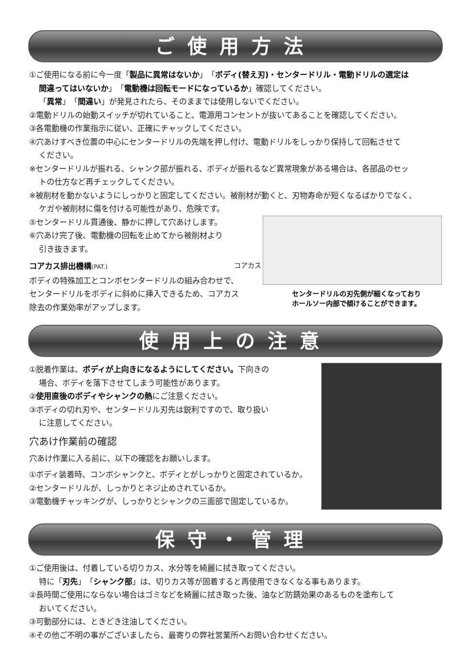ご使用方法
①ご使用になる前に今一度「製品に異常はないか」「ボディ(替え刃)・センタードリル・電動ドリルの選定は
間違ってはいないか」「電動機は回転モードになっているか」確認してください。
「異常」「間違い」が発見されたら、そのままでは使用しないでください。
②電動ドリルの始動スイッチが切れていること、電源用コンセントが抜いてあることを確認してください。
③各電動機の作業指示に従い、正確にチャックしてください。
④穴あけすべき位置の中心にセンタードリルの先端を押し付け、電動ドリルをしっかり保持して回転させて
ください。
※センタードリルが振れる、シャンク部が振れる、ボディが振れるなど異常現象がある場合は、各部品のセッ
トの仕方など再チェックしてください。
※被削材を動かないようにしっかりと固定してください。被削材が動くと、刃物寿命が短くなるばかりでなく、
ケガや被削材に傷を付ける可能性があり、危険です。
⑤センタードリル貫通後、静かに押して穴あけします。
⑥穴あけ完了後、電動機の回転を止めてから被削材より
引き抜きます。
コアカス排出機構(PAT.)
ボディの特殊加工とコンボセンタードリルの組み合わせで、
センタードリルをボディに斜めに挿入できるため、コアカス
除去の作業効率がアップします。
コアカス
センタードリルの刃先側が細くなっており
ホールソー内部で傾けることができます。
使用上の注意
①脱着作業は、ボディが上向きになるようにしてください。下向きの
場合、ボディを落下させてしまう可能性があります。
②使用直後のボディやシャンクの熱にご注意ください。
③ボディの切れ刃や、センタードリル刃先は鋭利ですので、取り扱い
に注意してください。
穴あけ作業前の確認
穴あけ作業に入る前に、以下の確認をお願いします。
①ボディ装着時、コンボシャンクと、ボディとがしっかりと固定されているか。
②センタードリルが、しっかりとネジ止めされているか。
③電動機チャッキングが、しっかりとシャンクの三面部で固定しているか。
保守・管理
①ご使用後は、付着している切りカス、水分等を綺麗に拭き取ってください。
特に「刃先」「シャンク部」は、切りカス等が固着すると再使用できなくなる事もあります。
②長時間ご使用にならない場合はゴミなどを綺麗に拭き取った後、油など防錆効果のあるものを塗布して
おいてください。
③可動部分には、ときどき注油してください。
④その他ご不明の事がございましたら、最寄りの弊社営業所へお問い合わせください。